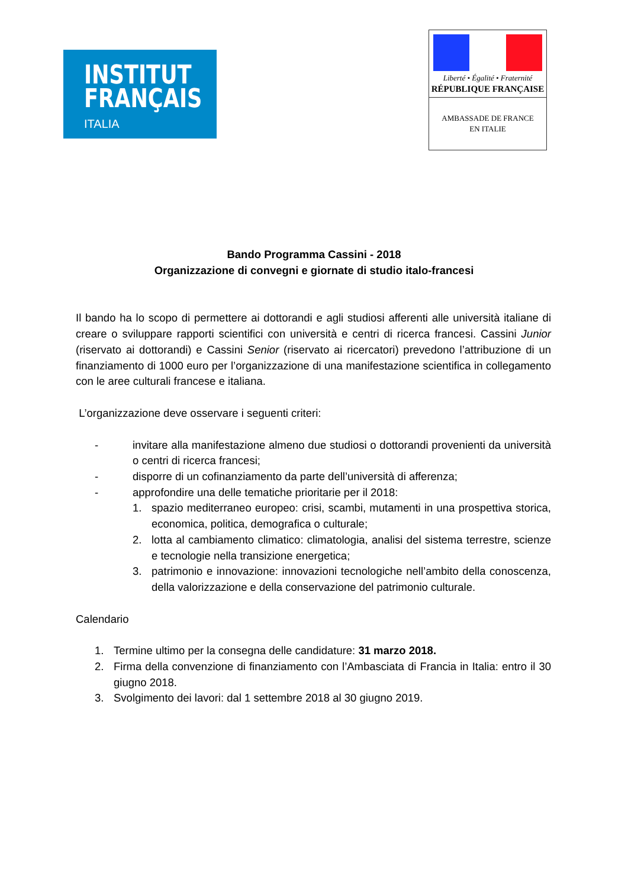INSTITUT
FRANÇAIS
ITALIA
Liberté • Égalité • Fraternité
RÉPUBLIQUE FRANÇAISE
AMBASSADE DE FRANCE
EN ITALIE
Bando Programma Cassini - 2018
Organizzazione di convegni e giornate di studio italo-francesi
Il bando ha lo scopo di permettere ai dottorandi e agli studiosi afferenti alle università italiane di creare o sviluppare rapporti scientifici con università e centri di ricerca francesi. Cassini Junior (riservato ai dottorandi) e Cassini Senior (riservato ai ricercatori) prevedono l’attribuzione di un finanziamento di 1000 euro per l’organizzazione di una manifestazione scientifica in collegamento con le aree culturali francese e italiana.
L’organizzazione deve osservare i seguenti criteri:
- invitare alla manifestazione almeno due studiosi o dottorandi provenienti da università o centri di ricerca francesi;
- disporre di un cofinanziamento da parte dell’università di afferenza;
- approfondire una delle tematiche prioritarie per il 2018:
1. spazio mediterraneo europeo: crisi, scambi, mutamenti in una prospettiva storica, economica, politica, demografica o culturale;
2. lotta al cambiamento climatico: climatologia, analisi del sistema terrestre, scienze e tecnologie nella transizione energetica;
3. patrimonio e innovazione: innovazioni tecnologiche nell’ambito della conoscenza, della valorizzazione e della conservazione del patrimonio culturale.
Calendario
1. Termine ultimo per la consegna delle candidature: 31 marzo 2018.
2. Firma della convenzione di finanziamento con l’Ambasciata di Francia in Italia: entro il 30 giugno 2018.
3. Svolgimento dei lavori: dal 1 settembre 2018 al 30 giugno 2019.